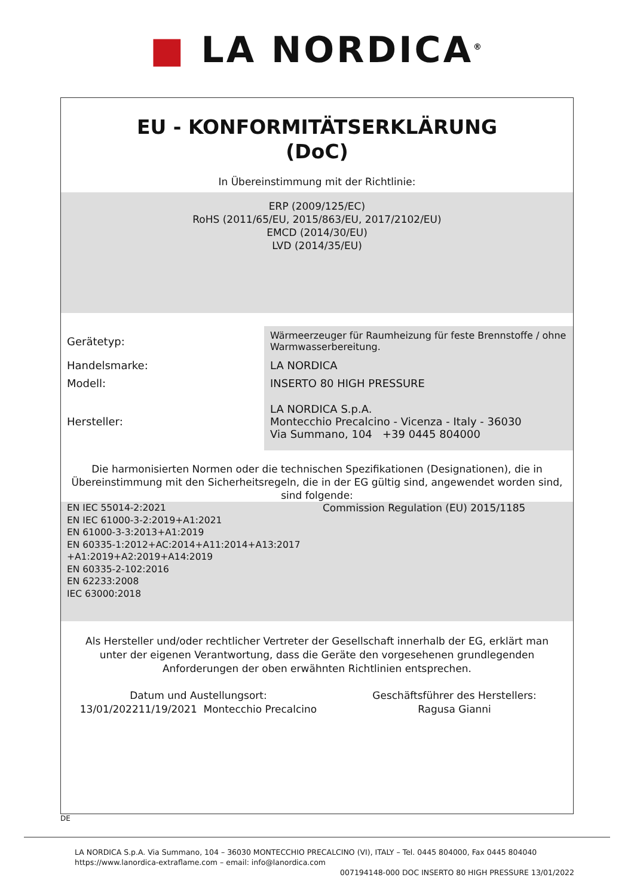■ LA NORDICA<sup>®</sup>
EU - KONFORMITÄTSERKLÄRUNG
(DoC)
In Übereinstimmung mit der Richtlinie:
ERP (2009/125/EC)
RoHS (2011/65/EU, 2015/863/EU, 2017/2102/EU)
EMCD (2014/30/EU)
LVD (2014/35/EU)
| Gerätetyp: | Wärmeerzeuger für Raumheizung für feste Brennstoffe / ohne Warmwasserbereitung. |
| Handelsmarke: | LA NORDICA |
| Modell: | INSERTO 80 HIGH PRESSURE |
| Hersteller: | LA NORDICA S.p.A. Montecchio Precalcino - Vicenza - Italy - 36030 Via Summano, 104 +39 0445 804000 |
Die harmonisierten Normen oder die technischen Spezifikationen (Designationen), die in Übereinstimmung mit den Sicherheitsregeln, die in der EG gültig sind, angewendet worden sind, sind folgende:
EN IEC 55014-2:2021
EN IEC 61000-3-2:2019+A1:2021
EN 61000-3-3:2013+A1:2019
EN 60335-1:2012+AC:2014+A11:2014+A13:2017 +A1:2019+A2:2019+A14:2019
EN 60335-2-102:2016
EN 62233:2008
IEC 63000:2018
Commission Regulation (EU) 2015/1185
Als Hersteller und/oder rechtlicher Vertreter der Gesellschaft innerhalb der EG, erklärt man unter der eigenen Verantwortung, dass die Geräte den vorgesehenen grundlegenden Anforderungen der oben erwähnten Richtlinien entsprechen.
Datum und Austellungsort:
13/01/202211/19/2021 Montecchio Precalcino
Geschäftsführer des Herstellers:
Ragusa Gianni
DE
LA NORDICA S.p.A. Via Summano, 104 – 36030 MONTECCHIO PRECALCINO (VI), ITALY – Tel. 0445 804000, Fax 0445 804040
https://www.lanordica-extraflame.com – email: info@lanordica.com
007194148-000 DOC INSERTO 80 HIGH PRESSURE 13/01/2022